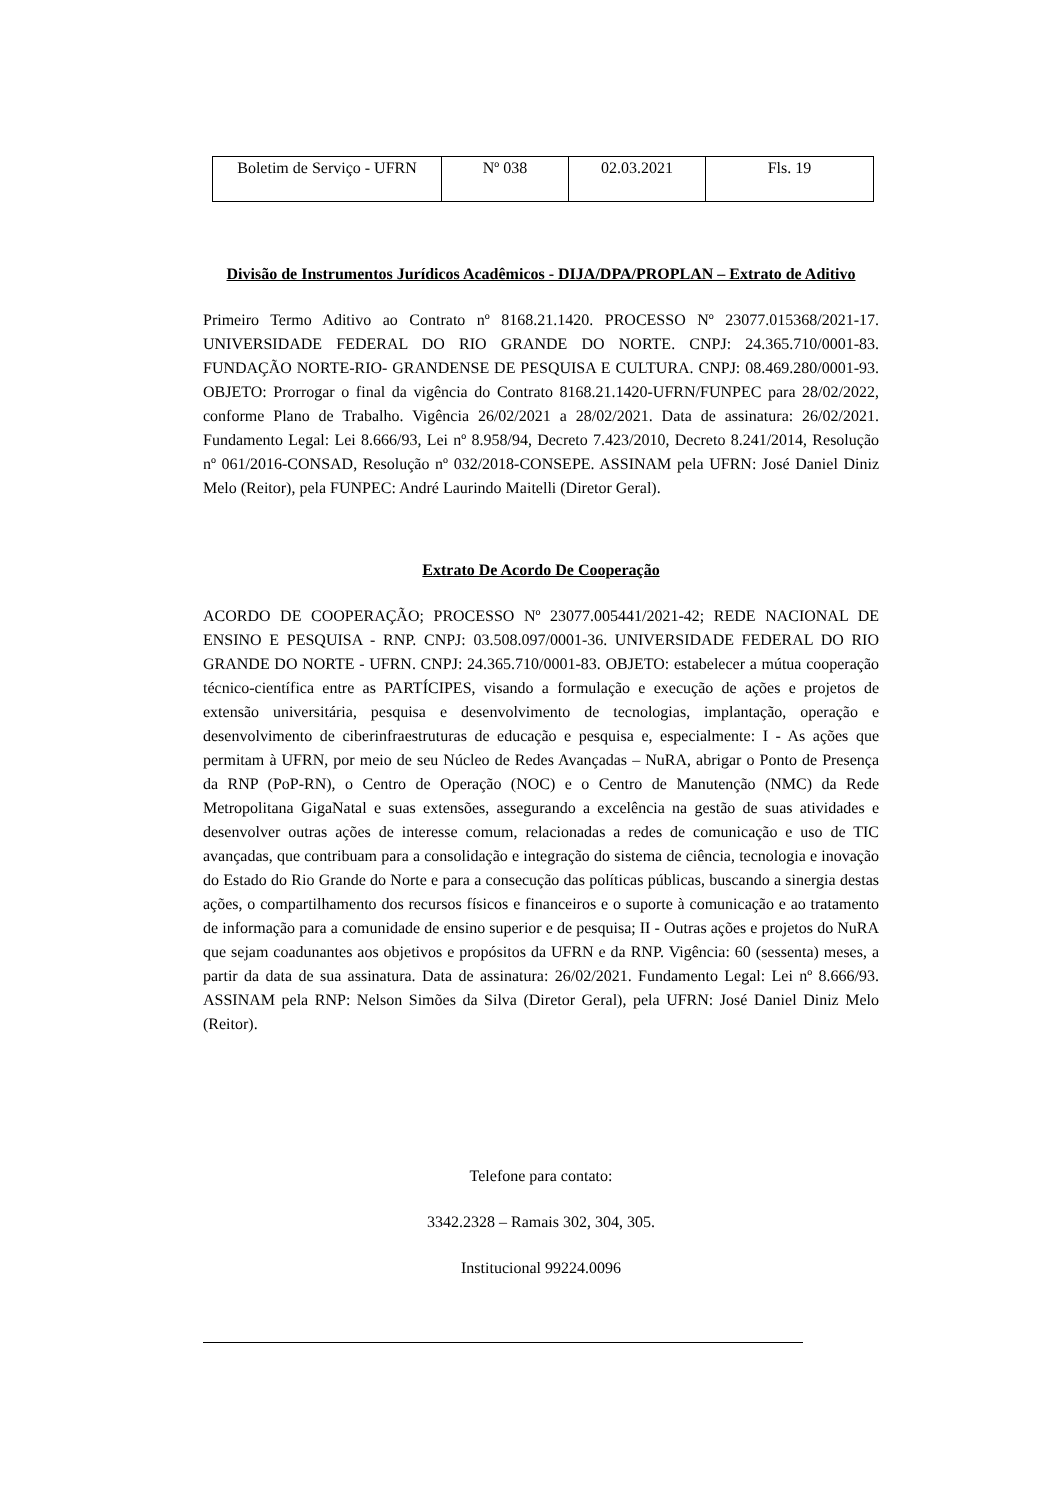| Boletim de Serviço - UFRN | Nº 038 | 02.03.2021 | Fls. 19 |
Divisão de Instrumentos Jurídicos Acadêmicos - DIJA/DPA/PROPLAN – Extrato de Aditivo
Primeiro Termo Aditivo ao Contrato nº 8168.21.1420. PROCESSO Nº 23077.015368/2021-17. UNIVERSIDADE FEDERAL DO RIO GRANDE DO NORTE. CNPJ: 24.365.710/0001-83. FUNDAÇÃO NORTE-RIO- GRANDENSE DE PESQUISA E CULTURA. CNPJ: 08.469.280/0001-93. OBJETO: Prorrogar o final da vigência do Contrato 8168.21.1420-UFRN/FUNPEC para 28/02/2022, conforme Plano de Trabalho. Vigência 26/02/2021 a 28/02/2021. Data de assinatura: 26/02/2021. Fundamento Legal: Lei 8.666/93, Lei nº 8.958/94, Decreto 7.423/2010, Decreto 8.241/2014, Resolução nº 061/2016-CONSAD, Resolução nº 032/2018-CONSEPE. ASSINAM pela UFRN: José Daniel Diniz Melo (Reitor), pela FUNPEC: André Laurindo Maitelli (Diretor Geral).
Extrato De Acordo De Cooperação
ACORDO DE COOPERAÇÃO; PROCESSO Nº 23077.005441/2021-42; REDE NACIONAL DE ENSINO E PESQUISA - RNP. CNPJ: 03.508.097/0001-36. UNIVERSIDADE FEDERAL DO RIO GRANDE DO NORTE - UFRN. CNPJ: 24.365.710/0001-83. OBJETO: estabelecer a mútua cooperação técnico-científica entre as PARTÍCIPES, visando a formulação e execução de ações e projetos de extensão universitária, pesquisa e desenvolvimento de tecnologias, implantação, operação e desenvolvimento de ciberinfraestruturas de educação e pesquisa e, especialmente: I - As ações que permitam à UFRN, por meio de seu Núcleo de Redes Avançadas – NuRA, abrigar o Ponto de Presença da RNP (PoP-RN), o Centro de Operação (NOC) e o Centro de Manutenção (NMC) da Rede Metropolitana GigaNatal e suas extensões, assegurando a excelência na gestão de suas atividades e desenvolver outras ações de interesse comum, relacionadas a redes de comunicação e uso de TIC avançadas, que contribuam para a consolidação e integração do sistema de ciência, tecnologia e inovação do Estado do Rio Grande do Norte e para a consecução das políticas públicas, buscando a sinergia destas ações, o compartilhamento dos recursos físicos e financeiros e o suporte à comunicação e ao tratamento de informação para a comunidade de ensino superior e de pesquisa; II - Outras ações e projetos do NuRA que sejam coadunantes aos objetivos e propósitos da UFRN e da RNP. Vigência: 60 (sessenta) meses, a partir da data de sua assinatura. Data de assinatura: 26/02/2021. Fundamento Legal: Lei nº 8.666/93. ASSINAM pela RNP: Nelson Simões da Silva (Diretor Geral), pela UFRN: José Daniel Diniz Melo (Reitor).
Telefone para contato:
3342.2328 – Ramais 302, 304, 305.
Institucional 99224.0096